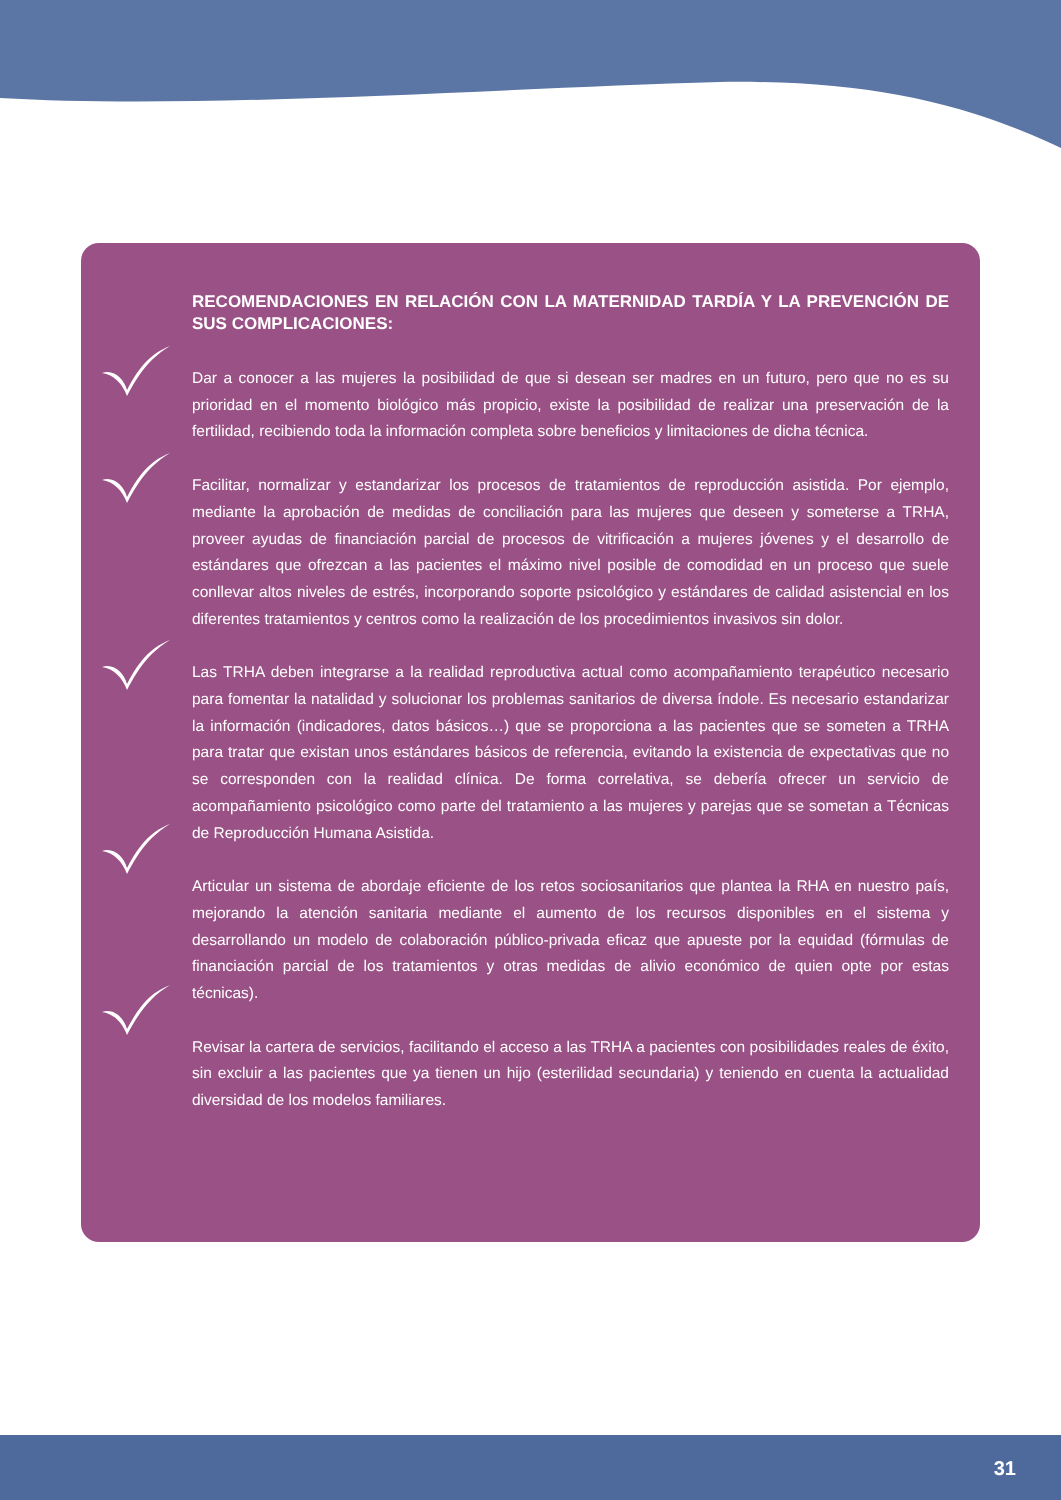RECOMENDACIONES EN RELACIÓN CON LA MATERNIDAD TARDÍA Y LA PREVENCIÓN DE SUS COMPLICACIONES:
Dar a conocer a las mujeres la posibilidad de que si desean ser madres en un futuro, pero que no es su prioridad en el momento biológico más propicio, existe la posibilidad de realizar una preservación de la fertilidad, recibiendo toda la información completa sobre beneficios y limitaciones de dicha técnica.
Facilitar, normalizar y estandarizar los procesos de tratamientos de reproducción asistida. Por ejemplo, mediante la aprobación de medidas de conciliación para las mujeres que deseen y someterse a TRHA, proveer ayudas de financiación parcial de procesos de vitrificación a mujeres jóvenes y el desarrollo de estándares que ofrezcan a las pacientes el máximo nivel posible de comodidad en un proceso que suele conllevar altos niveles de estrés, incorporando soporte psicológico y estándares de calidad asistencial en los diferentes tratamientos y centros como la realización de los procedimientos invasivos sin dolor.
Las TRHA deben integrarse a la realidad reproductiva actual como acompañamiento terapéutico necesario para fomentar la natalidad y solucionar los problemas sanitarios de diversa índole. Es necesario estandarizar la información (indicadores, datos básicos…) que se proporciona a las pacientes que se someten a TRHA para tratar que existan unos estándares básicos de referencia, evitando la existencia de expectativas que no se corresponden con la realidad clínica. De forma correlativa, se debería ofrecer un servicio de acompañamiento psicológico como parte del tratamiento a las mujeres y parejas que se sometan a Técnicas de Reproducción Humana Asistida.
Articular un sistema de abordaje eficiente de los retos sociosanitarios que plantea la RHA en nuestro país, mejorando la atención sanitaria mediante el aumento de los recursos disponibles en el sistema y desarrollando un modelo de colaboración público-privada eficaz que apueste por la equidad (fórmulas de financiación parcial de los tratamientos y otras medidas de alivio económico de quien opte por estas técnicas).
Revisar la cartera de servicios, facilitando el acceso a las TRHA a pacientes con posibilidades reales de éxito, sin excluir a las pacientes que ya tienen un hijo (esterilidad secundaria) y teniendo en cuenta la actualidad diversidad de los modelos familiares.
31